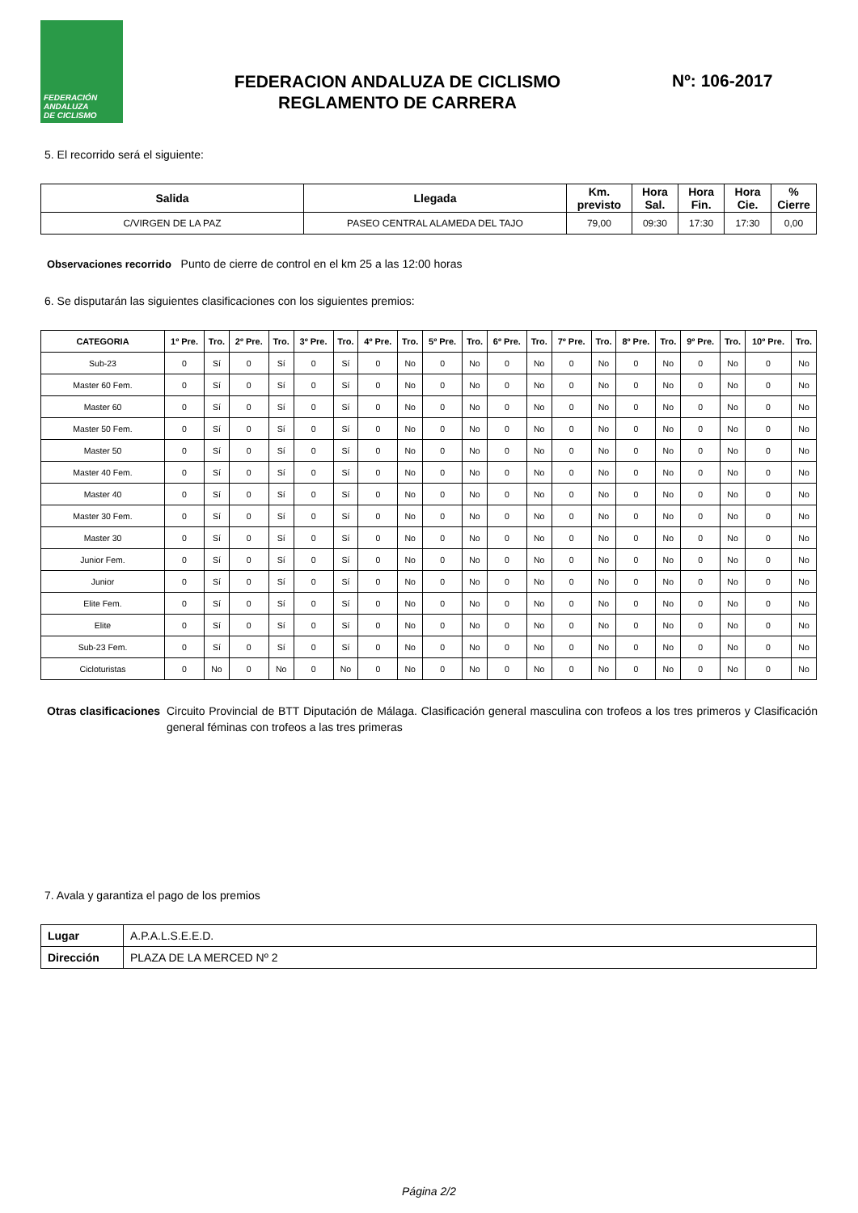FEDERACIÓN
ANDALUZA
DE CICLISMO
FEDERACION ANDALUZA DE CICLISMO
REGLAMENTO DE CARRERA
Nº: 106-2017
5. El recorrido será el siguiente:
| Salida | Llegada | Km. previsto | Hora Sal. | Hora Fin. | Hora Cie. | % Cierre |
| --- | --- | --- | --- | --- | --- | --- |
| C/VIRGEN DE LA PAZ | PASEO CENTRAL ALAMEDA DEL TAJO | 79,00 | 09:30 | 17:30 | 17:30 | 0,00 |
Observaciones recorrido Punto de cierre de control en el km 25 a las 12:00 horas
6. Se disputarán las siguientes clasificaciones con los siguientes premios:
| CATEGORIA | 1º Pre. | Tro. | 2º Pre. | Tro. | 3º Pre. | Tro. | 4º Pre. | Tro. | 5º Pre. | Tro. | 6º Pre. | Tro. | 7º Pre. | Tro. | 8º Pre. | Tro. | 9º Pre. | Tro. | 10º Pre. | Tro. |
| --- | --- | --- | --- | --- | --- | --- | --- | --- | --- | --- | --- | --- | --- | --- | --- | --- | --- | --- | --- | --- |
| Sub-23 | 0 | Sí | 0 | Sí | 0 | Sí | 0 | No | 0 | No | 0 | No | 0 | No | 0 | No | 0 | No | 0 | No |
| Master 60 Fem. | 0 | Sí | 0 | Sí | 0 | Sí | 0 | No | 0 | No | 0 | No | 0 | No | 0 | No | 0 | No | 0 | No |
| Master 60 | 0 | Sí | 0 | Sí | 0 | Sí | 0 | No | 0 | No | 0 | No | 0 | No | 0 | No | 0 | No | 0 | No |
| Master 50 Fem. | 0 | Sí | 0 | Sí | 0 | Sí | 0 | No | 0 | No | 0 | No | 0 | No | 0 | No | 0 | No | 0 | No |
| Master 50 | 0 | Sí | 0 | Sí | 0 | Sí | 0 | No | 0 | No | 0 | No | 0 | No | 0 | No | 0 | No | 0 | No |
| Master 40 Fem. | 0 | Sí | 0 | Sí | 0 | Sí | 0 | No | 0 | No | 0 | No | 0 | No | 0 | No | 0 | No | 0 | No |
| Master 40 | 0 | Sí | 0 | Sí | 0 | Sí | 0 | No | 0 | No | 0 | No | 0 | No | 0 | No | 0 | No | 0 | No |
| Master 30 Fem. | 0 | Sí | 0 | Sí | 0 | Sí | 0 | No | 0 | No | 0 | No | 0 | No | 0 | No | 0 | No | 0 | No |
| Master 30 | 0 | Sí | 0 | Sí | 0 | Sí | 0 | No | 0 | No | 0 | No | 0 | No | 0 | No | 0 | No | 0 | No |
| Junior Fem. | 0 | Sí | 0 | Sí | 0 | Sí | 0 | No | 0 | No | 0 | No | 0 | No | 0 | No | 0 | No | 0 | No |
| Junior | 0 | Sí | 0 | Sí | 0 | Sí | 0 | No | 0 | No | 0 | No | 0 | No | 0 | No | 0 | No | 0 | No |
| Elite Fem. | 0 | Sí | 0 | Sí | 0 | Sí | 0 | No | 0 | No | 0 | No | 0 | No | 0 | No | 0 | No | 0 | No |
| Elite | 0 | Sí | 0 | Sí | 0 | Sí | 0 | No | 0 | No | 0 | No | 0 | No | 0 | No | 0 | No | 0 | No |
| Sub-23 Fem. | 0 | Sí | 0 | Sí | 0 | Sí | 0 | No | 0 | No | 0 | No | 0 | No | 0 | No | 0 | No | 0 | No |
| Cicloturistas | 0 | No | 0 | No | 0 | No | 0 | No | 0 | No | 0 | No | 0 | No | 0 | No | 0 | No | 0 | No |
Otras clasificaciones
Circuito Provincial de BTT Diputación de Málaga. Clasificación general masculina con trofeos a los tres primeros y Clasificación general féminas con trofeos a las tres primeras
7. Avala y garantiza el pago de los premios
| Lugar | A.P.A.L.S.E.E.D. |
| Dirección | PLAZA DE LA MERCED Nº 2 |
Página 2/2